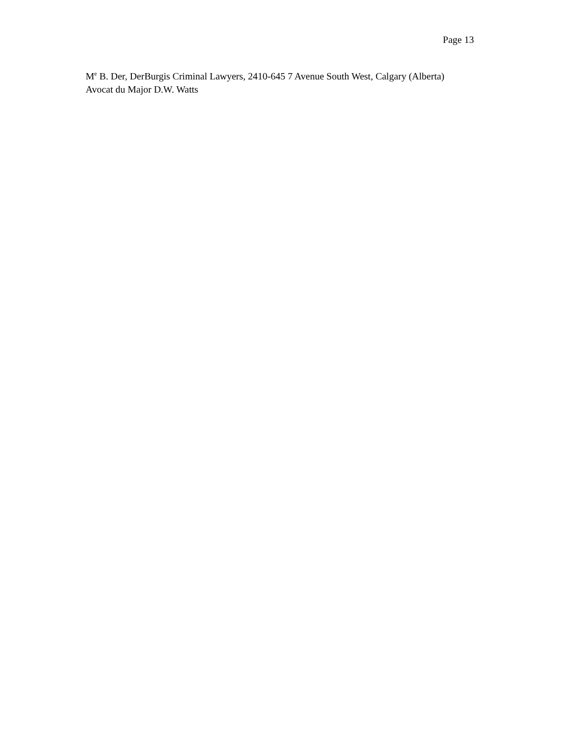Page 13
M<sup>e</sup> B. Der, DerBurgis Criminal Lawyers, 2410-645 7 Avenue South West, Calgary (Alberta)
Avocat du Major D.W. Watts